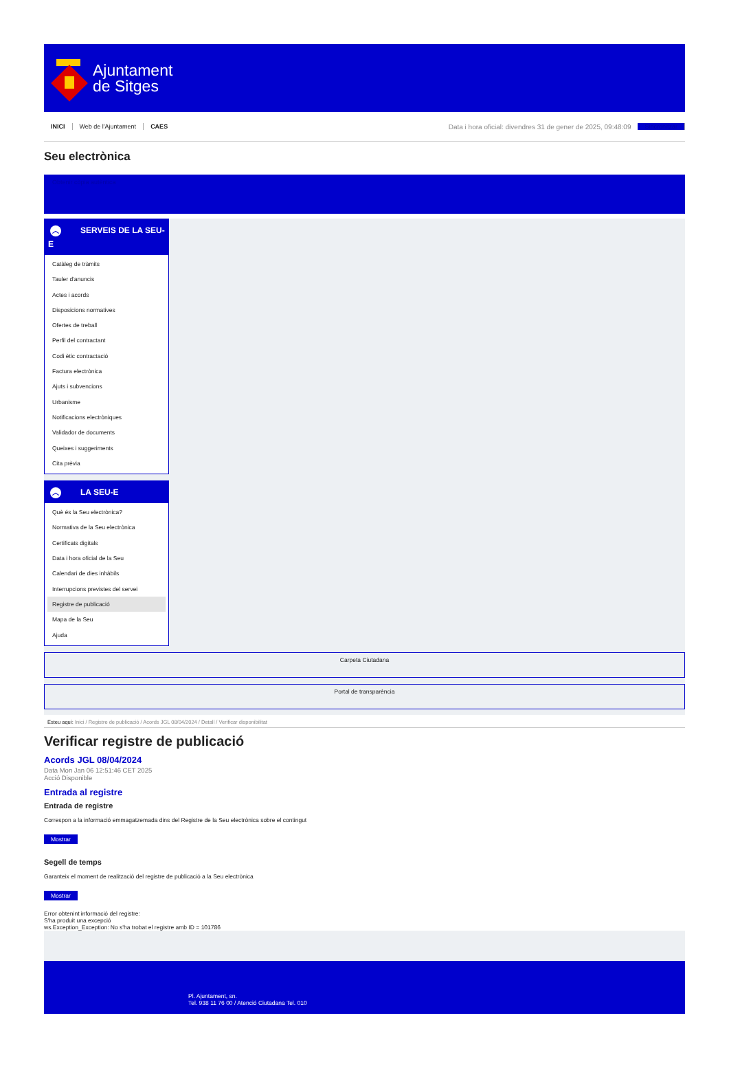Ajuntament
de Sitges
INICI Web de l'Ajuntament CAES Data i hora oficial: divendres 31 de gener de 2025, 09:48:09 Sincronitzar
Seu electrònica
Obtenir còpia autèntica
︿ SERVEIS DE LA SEU-E
Catàleg de tràmits
Tauler d'anuncis
Actes i acords
Disposicions normatives
Ofertes de treball
Perfil del contractant
Codi ètic contractació
Factura electrònica
Ajuts i subvencions
Urbanisme
Notificacions electròniques
Validador de documents
Queixes i suggeriments
Cita prèvia
︿ LA SEU-E
Què és la Seu electrònica?
Normativa de la Seu electrònica
Certificats digitals
Data i hora oficial de la Seu
Calendari de dies inhàbils
Interrupcions previstes del servei
Registre de publicació
Mapa de la Seu
Ajuda
Carpeta Ciutadana
Portal de transparència
Esteu aquí: Inici / Registre de publicació / Acords JGL 08/04/2024 / Detall / Verificar disponibilitat
Verificar registre de publicació
Acords JGL 08/04/2024
Data Mon Jan 06 12:51:46 CET 2025
Acció Disponible
Entrada al registre
Entrada de registre
Correspon a la informació emmagatzemada dins del Registre de la Seu electrònica sobre el contingut
Mostrar
Segell de temps
Garanteix el moment de realització del registre de publicació a la Seu electrònica
Mostrar
Error obtenint informació del registre:
S'ha produit una excepció
ws.Exception_Exception: No s'ha trobat el registre amb ID = 101786
Pl. Ajuntament, sn.
Tel. 938 11 76 00 / Atenció Ciutadana Tel. 010